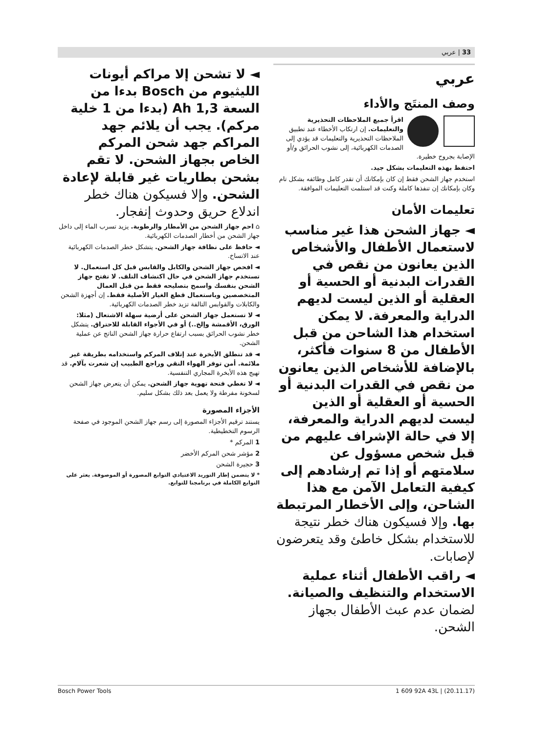33 | عربي
عربي
وصف المنتَج والأداء
اقرأ جميع الملاحظات التحذيرية والتعليمات. إن ارتكاب الأخطاء عند تطبيق الملاحظات التحذيرية والتعليمات قد يؤدي إلى الصدمات الكهربائية، إلى نشوب الحرائق و/أو الإصابة بجروح خطيرة.
احتفظ بهذه التعليمات بشكل جيد.
استخدم جهاز الشحن فقط إن كان بإمكانك أن تقدر كامل وظائفه بشكل تام وكان بإمكانك إن تنفذها كاملة وكنت قد استلمت التعليمات الموافقة.
تعليمات الأمان
◄ جهاز الشحن هذا غير مناسب لاستعمال الأطفال والأشخاص الذين يعانون من نقص في القدرات البدنية أو الحسية أو العقلية أو الذين ليست لديهم الدراية والمعرفة. لا يمكن استخدام هذا الشاحن من قبل الأطفال من 8 سنوات فأكثر، بالإضافة للأشخاص الذين يعانون من نقص في القدرات البدنية أو الحسية أو العقلية أو الذين ليست لديهم الدراية والمعرفة، إلا في حالة الإشراف عليهم من قبل شخص مسؤول عن سلامتهم أو إذا تم إرشادهم إلى كيفية التعامل الآمن مع هذا الشاحن، وإلى الأخطار المرتبطة بها. وإلا فسيكون هناك خطر نتيجة للاستخدام بشكل خاطئ وقد يتعرضون لإصابات.
◄ راقب الأطفال أثناء عملية الاستخدام والتنظيف والصيانة. لضمان عدم عبث الأطفال بجهاز الشحن.
◄ لا تشحن إلا مراكم أيونات الليثيوم من Bosch بدءا من السعة 1,3 Ah (بدءا من 1 خلية مركم). يجب أن يلائم جهد المراكم جهد شحن المركم الخاص بجهاز الشحن. لا تقم بشحن بطاريات غير قابلة لإعادة الشحن. وإلا فسيكون هناك خطر اندلاع حريق وحدوث إنفجار.
⌂ احم جهاز الشحن من الأمطار والرطوبة. يزيد تسرب الماء إلى داخل جهاز الشحن من أخطار الصدمات الكهربائية.
◄ حافظ على نظافة جهاز الشحن. يتشكل خطر الصدمات الكهربائية عند الاتساخ.
◄ افحص جهاز الشحن والكابل والقابس قبل كل استعمال. لا تستخدم جهاز الشحن في حال اكتشاف التلف. لا تفتح جهاز الشحن بنفسك واسمح بتصليحه فقط من قبل العمال المتخصصين وباستعمال قطع الغيار الأصلية فقط. إن أجهزة الشحن والكابلات والقوابس التالفة تزيد خطر الصدمات الكهربائية.
◄ لا تستعمل جهاز الشحن على أرضية سهلة الاشتعال (مثلا: الورق، الأقمشة وإلخ..) أو في الأجواء القابلة للاحتراق. يتشكل خطر نشوب الحرائق بسبب ارتفاع حرارة جهاز الشحن الناتج عن عملية الشحن.
◄ قد تنطلق الأبخرة عند إتلاف المركم واستخدامه بطريقة غير ملائمة. أمن توفر الهواء النقي وراجع الطبيب إن شعرت بآلام. قد تهيج هذه الأبخرة المجاري التنفسية.
◄ لا تغطي فتحة تهوية جهاز الشحن. يمكن أن يتعرض جهاز الشحن لسخونة مفرطة ولا يعمل بعد ذلك بشكل سليم.
الأجزاء المصورة
يستند ترقيم الأجزاء المصورة إلى رسم جهاز الشحن الموجود في صفحة الرسوم التخطيطية.
1 المركم *
2 مؤشر شحن المركم الأخضر
3 حجيرة الشحن
* لا يتضمن إطار التوريد الاعتيادي التوابع المصورة أو الموصوفة. يعثر على التوابع الكاملة في برنامجنا للتوابع.
Bosch Power Tools 1 609 92A 43L | (20.11.17)